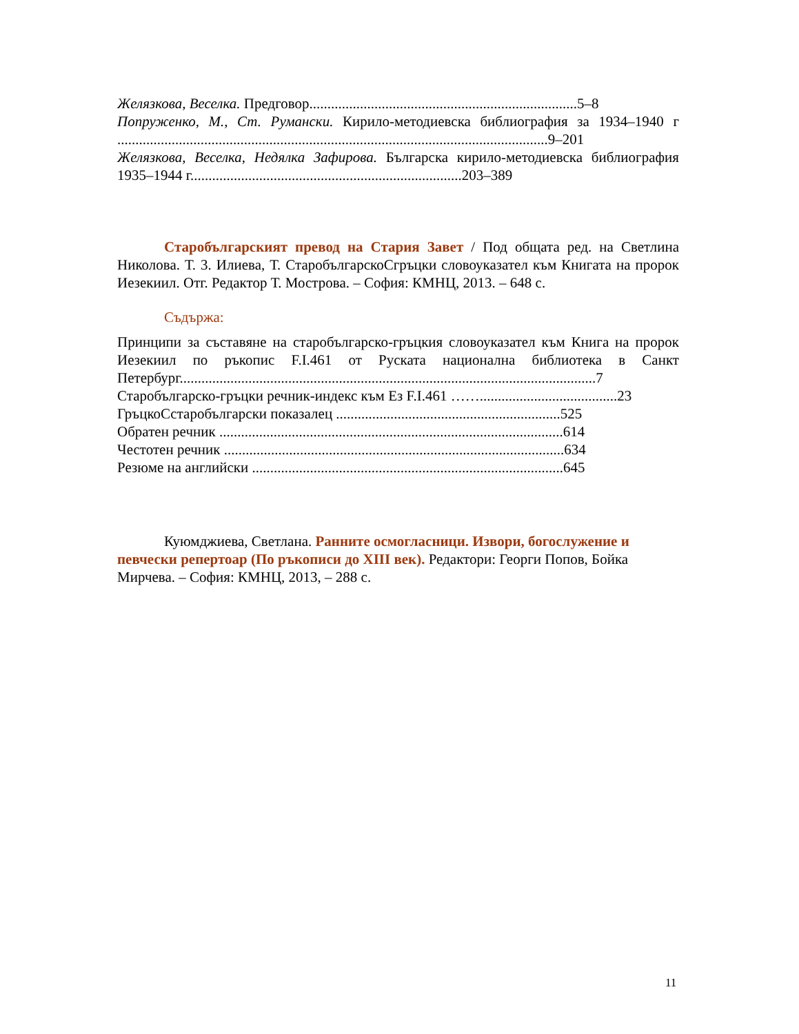Желязкова, Веселка. Предговор..........................................................................5–8
Попруженко, М., Ст. Румански. Кирило-методиевска библиография за 1934–1940 г .......................................................................................................................9–201
Желязкова, Веселка, Недялка Зафирова. Българска кирило-методиевска библиография 1935–1944 г...........................................................................203–389
Старобългарският превод на Стария Завет / Под общата ред. на Светлина Николова. Т. 3. Илиева, Т. СтаробългарскоСгръцки словоуказател към Книгата на пророк Иезекиил. Отг. Редактор Т. Мострова. – София: КМНЦ, 2013. – 648 с.
Съдържа:
Принципи за съставяне на старобългарско-гръцкия словоуказател към Книга на пророк Иезекиил по ръкопис F.I.461 от Руската национална библиотека в Санкт Петербург...................................................................................................................7
Старобългарско-гръцки речник-индекс към Ез F.I.461 ……......................................23
ГръцкоСстаробългарски показалец ..............................................................525
Обратен речник ...............................................................................................614
Честотен речник ..............................................................................................634
Резюме на английски ......................................................................................645
Куюмджиева, Светлана. Ранните осмогласници. Извори, богослужение и певчески репертоар (По ръкописи до XIII век). Редактори: Георги Попов, Бойка Мирчева. – София: КМНЦ, 2013, – 288 с.
11